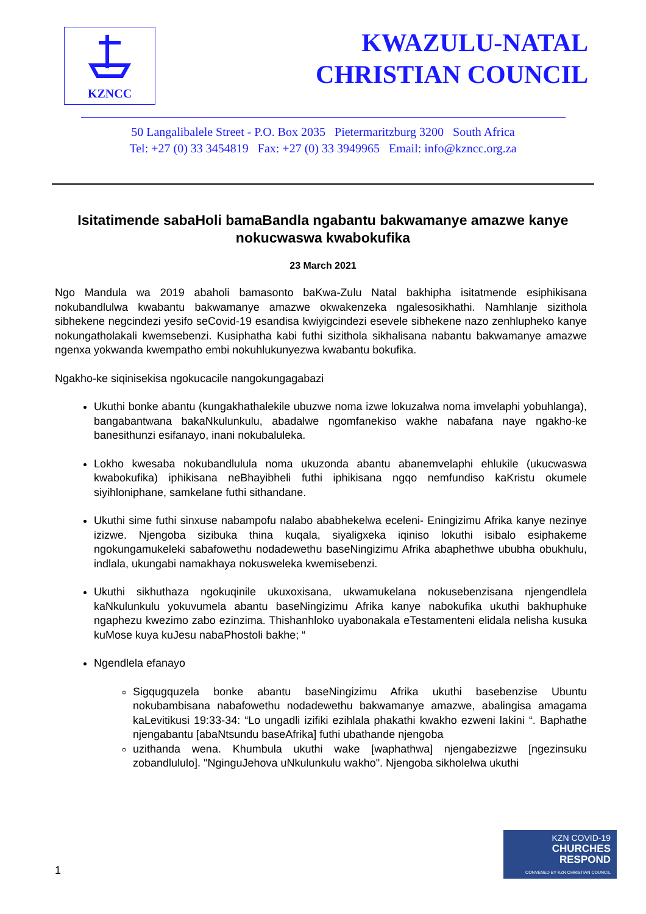KZNCC
KWAZULU-NATAL
CHRISTIAN COUNCIL
50 Langalibalele Street - P.O. Box 2035 Pietermaritzburg 3200 South Africa
Tel: +27 (0) 33 3454819 Fax: +27 (0) 33 3949965 Email: info@kzncc.org.za
Isitatimende sabaHoli bamaBandla ngabantu bakwamanye amazwe kanye nokucwaswa kwabokufika
23 March 2021
Ngo Mandula wa 2019 abaholi bamasonto baKwa-Zulu Natal bakhipha isitatmende esiphikisana nokubandlulwa kwabantu bakwamanye amazwe okwakenzeka ngalesosikhathi. Namhlanje sizithola sibhekene negcindezi yesifo seCovid-19 esandisa kwiyigcindezi esevele sibhekene nazo zenhlupheko kanye nokungatholakali kwemsebenzi. Kusiphatha kabi futhi sizithola sikhalisana nabantu bakwamanye amazwe ngenxa yokwanda kwempatho embi nokuhlukunyezwa kwabantu bokufika.
Ngakho-ke siqinisekisa ngokucacile nangokungagabazi
Ukuthi bonke abantu (kungakhathalekile ubuzwe noma izwe lokuzalwa noma imvelaphi yobuhlanga), bangabantwana bakaNkulunkulu, abadalwe ngomfanekiso wakhe nabafana naye ngakho-ke banesithunzi esifanayo, inani nokubaluleka.
Lokho kwesaba nokubandlulula noma ukuzonda abantu abanemvelaphi ehlukile (ukucwaswa kwabokufika) iphikisana neBhayibheli futhi iphikisana ngqo nemfundiso kaKristu okumele siyihloniphane, samkelane futhi sithandane.
Ukuthi sime futhi sinxuse nabampofu nalabo ababhekelwa eceleni- Eningizimu Afrika kanye nezinye izizwe. Njengoba sizibuka thina kuqala, siyaligxeka iqiniso lokuthi isibalo esiphakeme ngokungamukeleki sabafowethu nodadewethu baseNingizimu Afrika abaphethwe ububha obukhulu, indlala, ukungabi namakhaya nokusweleka kwemisebenzi.
Ukuthi sikhuthaza ngokuqinile ukuxoxisana, ukwamukelana nokusebenzisana njengendlela kaNkulunkulu yokuvumela abantu baseNingizimu Afrika kanye nabokufika ukuthi bakhuphuke ngaphezu kwezimo zabo ezinzima. Thishanhloko uyabonakala eTestamenteni elidala nelisha kusuka kuMose kuya kuJesu nabaPhostoli bakhe; “
Ngendlela efanayo
Sigqugquzela bonke abantu baseNingizimu Afrika ukuthi basebenzise Ubuntu nokubambisana nabafowethu nodadewethu bakwamanye amazwe, abalingisa amagama kaLevitikusi 19:33-34: “Lo ungadli izifiki ezihlala phakathi kwakho ezweni lakini “. Baphathe njengabantu [abaNtsundu baseAfrika] futhi ubathande njengoba
uzithanda wena. Khumbula ukuthi wake [waphathwa] njengabezizwe [ngezinsuku zobandlululo]. "NginguJehova uNkulunkulu wakho". Njengoba sikholelwa ukuthi
1
KZN COVID-19
CHURCHES
RESPOND
CONVENED BY KZN CHRISTIAN COUNCIL